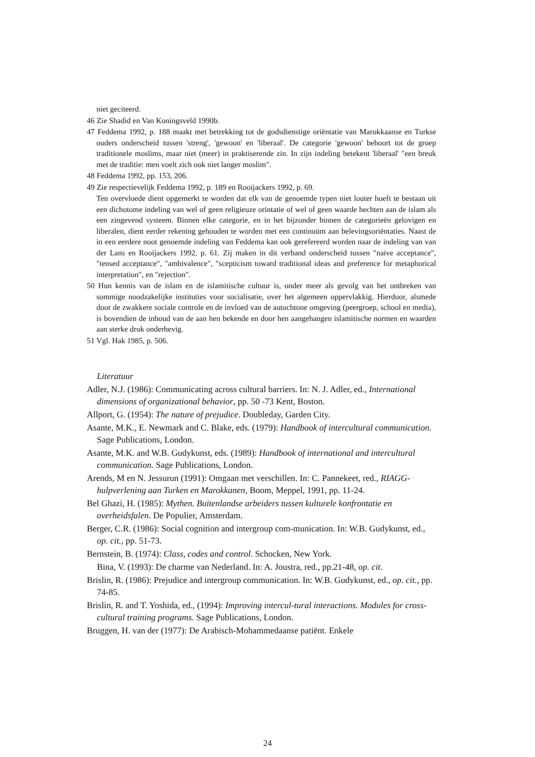niet geciteerd.
46 Zie Shadid en Van Koningsveld 1990b.
47 Feddema 1992, p. 188 maakt met betrekking tot de godsdienstige oriëntatie van Marokkaanse en Turkse ouders onderscheid tussen 'streng', 'gewoon' en 'liberaal'. De categorie 'gewoon' behoort tot de groep traditionele moslims, maar niet (meer) in praktiserende zin. In zijn indeling betekent 'liberaal' "een breuk met de traditie: men voelt zich ook niet langer moslim".
48 Feddema 1992, pp. 153, 206.
49 Zie respectievelijk Feddema 1992, p. 189 en Rooijackers 1992, p. 69.
Ten overvloede dient opgemerkt te worden dat elk van de genoemde typen niet louter hoeft te bestaan uit een dichotome indeling van wel of geen religieuze orintatie of wel of geen waarde hechten aan de islam als een zingevend systeem. Binnen elke categorie, en in het bijzonder binnen de categorieën gelovigen en liberalen, dient eerder rekening gehouden te worden met een continuüm aan belevingsoriëntaties. Naast de in een eerdere noot genoemde indeling van Feddema kan ook gerefereerd worden naar de indeling van van der Lans en Rooijackers 1992, p. 61. Zij maken in dit verband onderscheid tussen "naive acceptance", "tensed acceptance", "ambivalence", "scepticism toward traditional ideas and preference for metaphorical interpretation", en "rejection".
50 Hun kennis van de islam en de islamitische cultuur is, onder meer als gevolg van het ontbreken van sommige noodzakelijke instituties voor socialisatie, over het algemeen oppervlakkig. Hierdoor, alsmede door de zwakkere sociale controle en de invloed van de autochtone omgeving (peergroep, school en media), is bovendien de inhoud van de aan hen bekende en door hen aangehangen islamitische normen en waarden aan sterke druk onderhevig.
51 Vgl. Hak 1985, p. 506.
Literatuur
Adler, N.J. (1986): Communicating across cultural barriers. In: N. J. Adler, ed., International dimensions of organizational behavior, pp. 50 -73 Kent, Boston.
Allport, G. (1954): The nature of prejudice. Doubleday, Garden City.
Asante, M.K., E. Newmark and C. Blake, eds. (1979): Handbook of intercultural communication. Sage Publications, London.
Asante, M.K. and W.B. Gudykunst, eds. (1989): Handbook of international and intercultural communication. Sage Publications, London.
Arends, M en N. Jessurun (1991): Omgaan met verschillen. In: C. Pannekeet, red., RIAGG-hulpverlening aan Turken en Marokkanen, Boom, Meppel, 1991, pp. 11-24.
Bel Ghazi, H. (1985): Mythen. Buitenlandse arbeiders tussen kulturele konfrontatie en overheidsfalen. De Populier, Amsterdam.
Berger, C.R. (1986): Social cognition and intergroup com-munication. In: W.B. Gudykunst, ed., op. cit., pp. 51-73.
Bernstein, B. (1974): Class, codes and control. Schocken, New York.
Bina, V. (1993): De charme van Nederland. In: A. Joustra, red., pp.21-48, op. cit.
Brislin, R. (1986): Prejudice and intergroup communication. In: W.B. Gudykunst, ed., op. cit., pp. 74-85.
Brislin, R. and T. Yoshida, ed., (1994): Improving intercul-tural interactions. Modules for cross-cultural training programs. Sage Publications, London.
Bruggen, H. van der (1977): De Arabisch-Mohammedaanse patiënt. Enkele
24